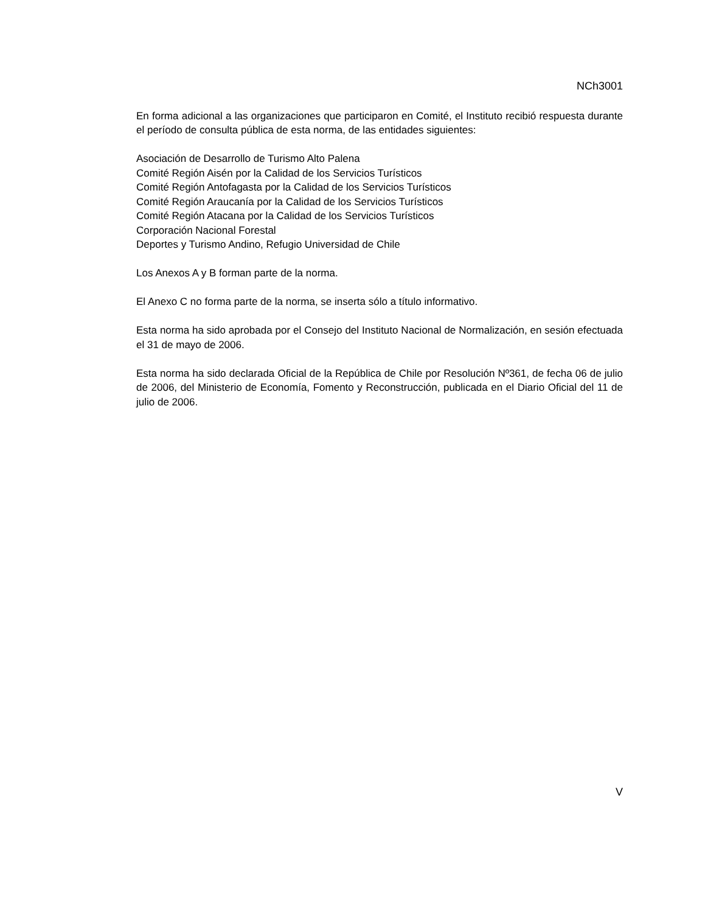NCh3001
En forma adicional a las organizaciones que participaron en Comité, el Instituto recibió respuesta durante el período de consulta pública de esta norma, de las entidades siguientes:
Asociación de Desarrollo de Turismo Alto Palena
Comité Región Aisén por la Calidad de los Servicios Turísticos
Comité Región Antofagasta por la Calidad de los Servicios Turísticos
Comité Región Araucanía por la Calidad de los Servicios Turísticos
Comité Región Atacana por la Calidad de los Servicios Turísticos
Corporación Nacional Forestal
Deportes y Turismo Andino, Refugio Universidad de Chile
Los Anexos A y B forman parte de la norma.
El Anexo C no forma parte de la norma, se inserta sólo a título informativo.
Esta norma ha sido aprobada por el Consejo del Instituto Nacional de Normalización, en sesión efectuada el 31 de mayo de 2006.
Esta norma ha sido declarada Oficial de la República de Chile por Resolución Nº361, de fecha 06 de julio de 2006, del Ministerio de Economía, Fomento y Reconstrucción, publicada en el Diario Oficial del 11 de julio de 2006.
V